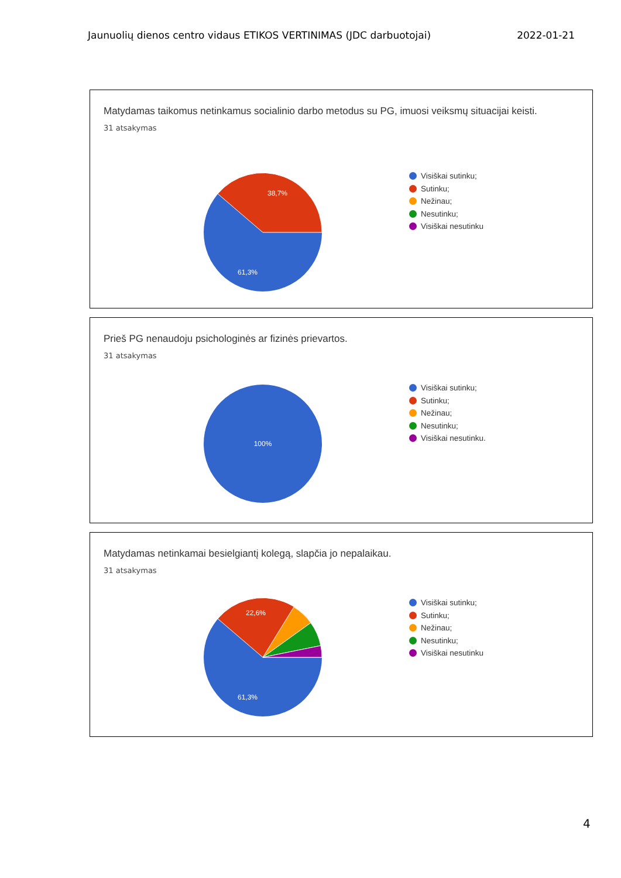Jaunuolių dienos centro vidaus ETIKOS VERTINIMAS (JDC darbuotojai) 2022-01-21
Matydamas taikomus netinkamus socialinio darbo metodus su PG, imuosi veiksmų situacijai keisti.
31 atsakymas
38,7%
61,3%
Visiškai sutinku;
Sutinku;
Nežinau;
Nesutinku;
Visiškai nesutinku
Prieš PG nenaudoju psichologinės ar fizinės prievartos.
31 atsakymas
100%
Visiškai sutinku;
Sutinku;
Nežinau;
Nesutinku;
Visiškai nesutinku.
Matydamas netinkamai besielgiantį kolegą, slapčia jo nepalaikau.
31 atsakymas
22,6%
61,3%
Visiškai sutinku;
Sutinku;
Nežinau;
Nesutinku;
Visiškai nesutinku
4